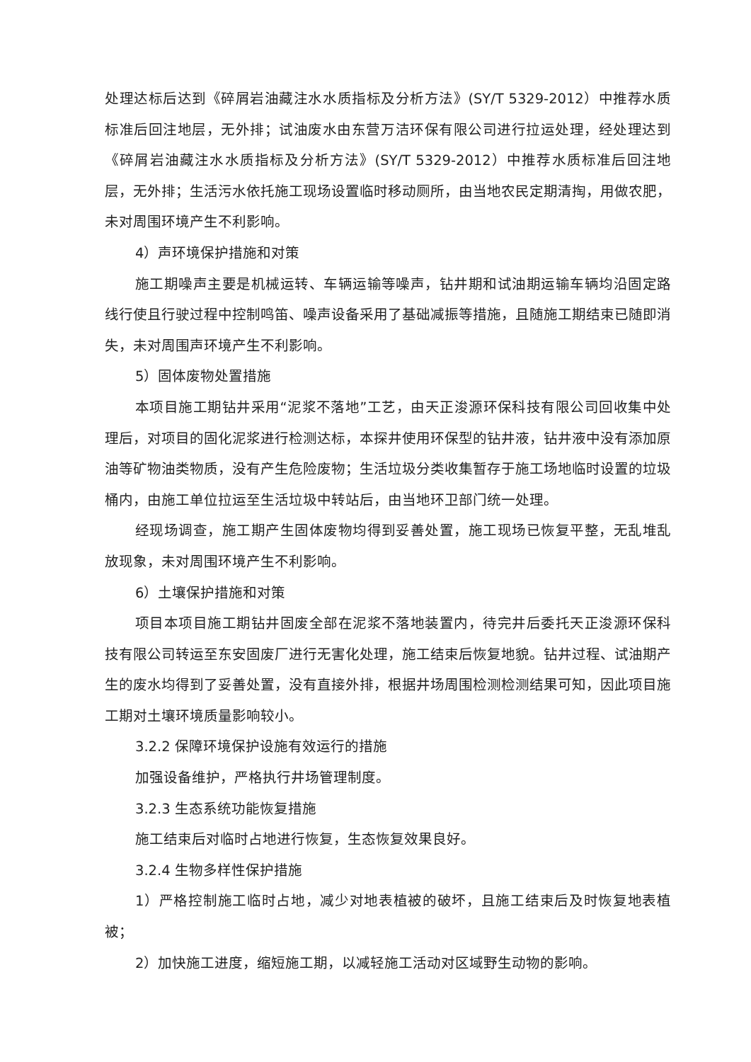处理达标后达到《碎屑岩油藏注水水质指标及分析方法》(SY/T 5329-2012）中推荐水质标准后回注地层，无外排；试油废水由东营万洁环保有限公司进行拉运处理，经处理达到《碎屑岩油藏注水水质指标及分析方法》(SY/T 5329-2012）中推荐水质标准后回注地层，无外排；生活污水依托施工现场设置临时移动厕所，由当地农民定期清掏，用做农肥，未对周围环境产生不利影响。
4）声环境保护措施和对策
施工期噪声主要是机械运转、车辆运输等噪声，钻井期和试油期运输车辆均沿固定路线行使且行驶过程中控制鸣笛、噪声设备采用了基础减振等措施，且随施工期结束已随即消失，未对周围声环境产生不利影响。
5）固体废物处置措施
本项目施工期钻井采用“泥浆不落地”工艺，由天正浚源环保科技有限公司回收集中处理后，对项目的固化泥浆进行检测达标，本探井使用环保型的钻井液，钻井液中没有添加原油等矿物油类物质，没有产生危险废物；生活垃圾分类收集暂存于施工场地临时设置的垃圾桶内，由施工单位拉运至生活垃圾中转站后，由当地环卫部门统一处理。
经现场调查，施工期产生固体废物均得到妥善处置，施工现场已恢复平整，无乱堆乱放现象，未对周围环境产生不利影响。
6）土壤保护措施和对策
项目本项目施工期钻井固废全部在泥浆不落地装置内，待完井后委托天正浚源环保科技有限公司转运至东安固废厂进行无害化处理，施工结束后恢复地貌。钻井过程、试油期产生的废水均得到了妥善处置，没有直接外排，根据井场周围检测检测结果可知，因此项目施工期对土壤环境质量影响较小。
3.2.2 保障环境保护设施有效运行的措施
加强设备维护，严格执行井场管理制度。
3.2.3 生态系统功能恢复措施
施工结束后对临时占地进行恢复，生态恢复效果良好。
3.2.4 生物多样性保护措施
1）严格控制施工临时占地，减少对地表植被的破坏，且施工结束后及时恢复地表植被；
2）加快施工进度，缩短施工期，以减轻施工活动对区域野生动物的影响。